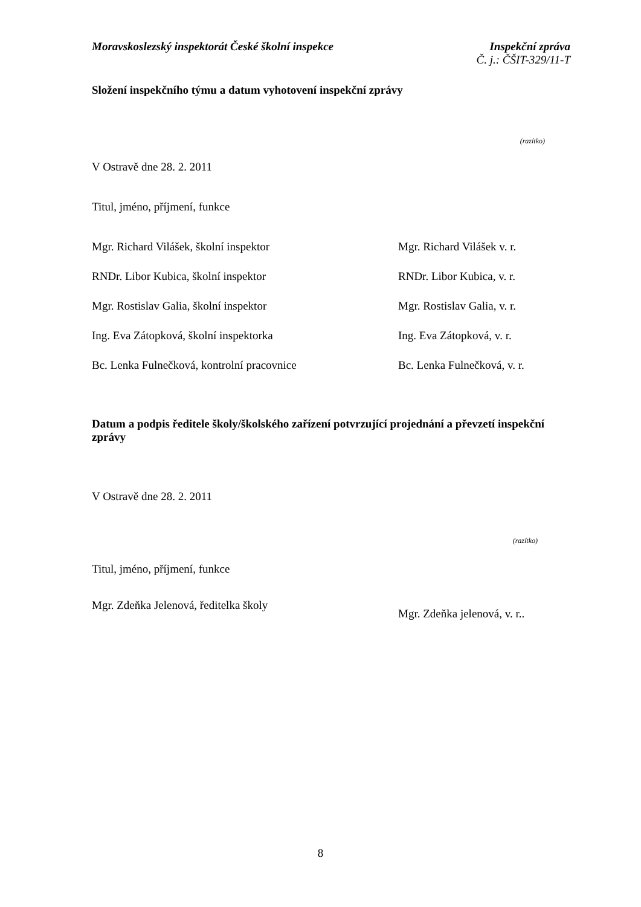Moravskoslezský inspektorát České školní inspekce
Inspekční zpráva
Č. j.: ČŠIT-329/11-T
Složení inspekčního týmu a datum vyhotovení inspekční zprávy
(razítko)
V Ostravě dne 28. 2. 2011
Titul, jméno, příjmení, funkce
Mgr. Richard Vilášek, školní inspektor Mgr. Richard Vilášek v. r.
RNDr. Libor Kubica, školní inspektor RNDr. Libor Kubica, v. r.
Mgr. Rostislav Galia, školní inspektor Mgr. Rostislav Galia, v. r.
Ing. Eva Zátopková, školní inspektorka Ing. Eva Zátopková, v. r.
Bc. Lenka Fulnečková, kontrolní pracovnice Bc. Lenka Fulnečková, v. r.
Datum a podpis ředitele školy/školského zařízení potvrzující projednání a převzetí inspekční zprávy
V Ostravě dne 28. 2. 2011
(razítko)
Titul, jméno, příjmení, funkce
Mgr. Zdeňka Jelenová, ředitelka školy
Mgr. Zdeňka jelenová, v. r..
8